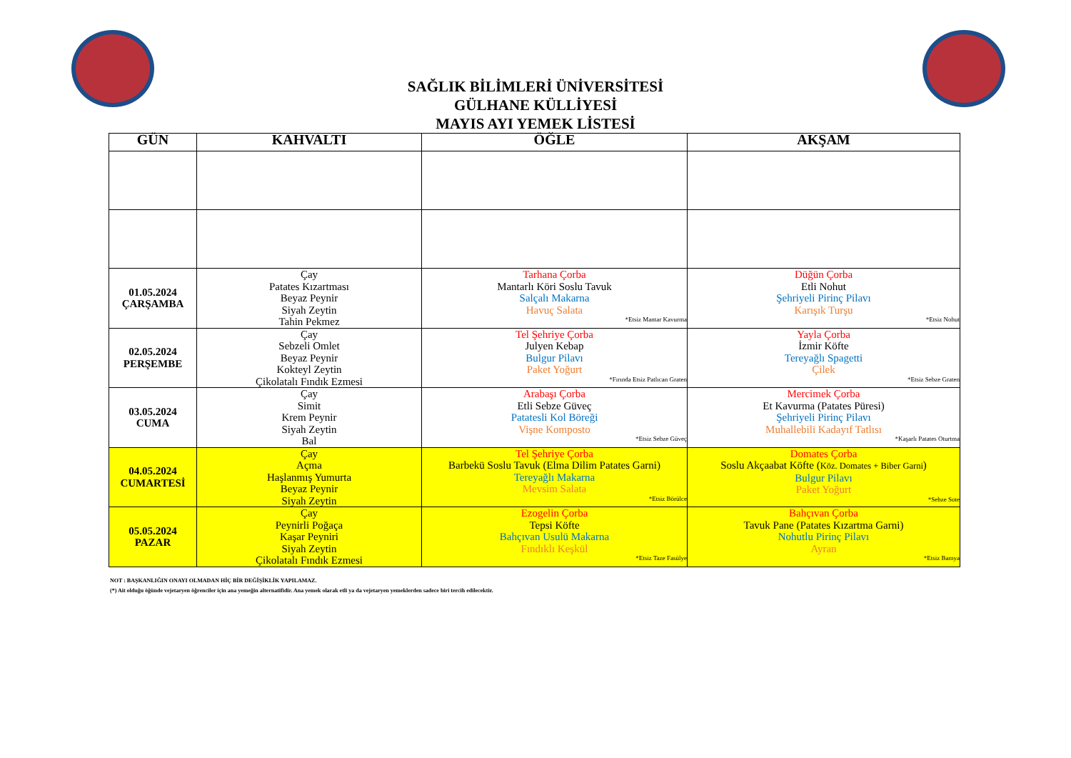SAĞLIK BİLİMLERİ ÜNİVERSİTESİ
GÜLHANE KÜLLİYESİ
MAYIS AYI YEMEK LİSTESİ
| GÜN | KAHVALTI | ÖĞLE | AKŞAM |
| --- | --- | --- | --- |
| 01.05.2024 ÇARŞAMBA | Çay Patates Kızartması Beyaz Peynir Siyah Zeytin Tahin Pekmez | Tarhana Çorba Mantarlı Köri Soslu Tavuk Salçalı Makarna Havuç Salata *Etsiz Mantar Kavurma | Düğün Çorba Etli Nohut Şehriyeli Pirinç Pilavı Karışık Turşu *Etsiz Nohut |
| 02.05.2024 PERŞEMBE | Çay Sebzeli Omlet Beyaz Peynir Kokteyl Zeytin Çikolatalı Fındık Ezmesi | Tel Şehriye Çorba Julyen Kebap Bulgur Pilavı Paket Yoğurt *Fırında Etsiz Patlıcan Graten | Yayla Çorba İzmir Köfte Tereyağlı Spagetti Çilek *Etsiz Sebze Graten |
| 03.05.2024 CUMA | Çay Simit Krem Peynir Siyah Zeytin Bal | Arabaşı Çorba Etli Sebze Güveç Patatesli Kol Böreği Vişne Komposto *Etsiz Sebze Güveç | Mercimek Çorba Et Kavurma (Patates Püresi) Şehriyeli Pirinç Pilavı Muhallebili Kadayıf Tatlısı *Kaşarlı Patates Oturtma |
| 04.05.2024 CUMARTESİ | Çay Açma Haşlanmış Yumurta Beyaz Peynir Siyah Zeytin | Tel Şehriye Çorba Barbekü Soslu Tavuk (Elma Dilim Patates Garni) Tereyağlı Makarna Mevsim Salata *Etsiz Börülce | Domates Çorba Soslu Akçaabat Köfte ( Köz. Domates + Biber Garni ) Bulgur Pilavı Paket Yoğurt *Sebze Sote |
| 05.05.2024 PAZAR | Çay Peynirli Poğaça Kaşar Peyniri Siyah Zeytin Çikolatalı Fındık Ezmesi | Ezogelin Çorba Tepsi Köfte Bahçıvan Usulü Makarna Fındıklı Keşkül *Etsiz Taze Fasülye | Bahçıvan Çorba Tavuk Pane (Patates Kızartma Garni) Nohutlu Pirinç Pilavı Ayran *Etsiz Bamya |
NOT : BAŞKANLIĞIN ONAYI OLMADAN HİÇ BİR DEĞİŞİKLİK YAPILAMAZ.
(*) Ait olduğu öğünde vejetaryen öğrenciler için ana yemeğin alternatifidir. Ana yemek olarak etli ya da vejetaryen yemeklerden sadece biri tercih edilecektir.